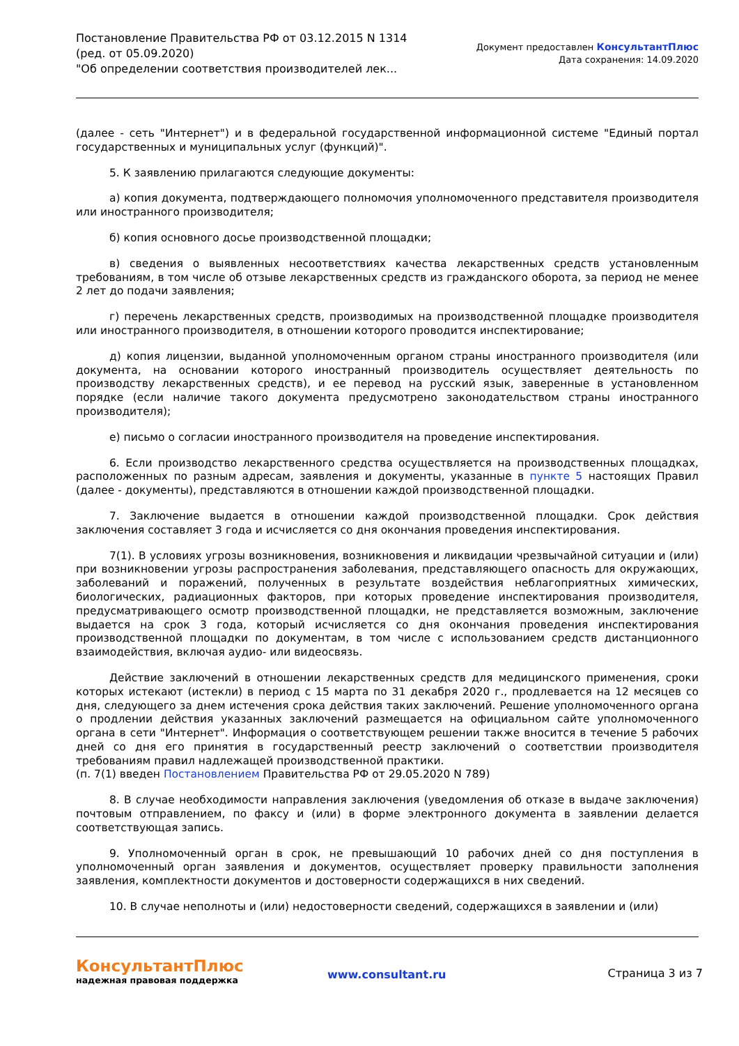Постановление Правительства РФ от 03.12.2015 N 1314
(ред. от 05.09.2020)
"Об определении соответствия производителей лек...
Документ предоставлен КонсультантПлюс
Дата сохранения: 14.09.2020
(далее - сеть "Интернет") и в федеральной государственной информационной системе "Единый портал государственных и муниципальных услуг (функций)".
5. К заявлению прилагаются следующие документы:
а) копия документа, подтверждающего полномочия уполномоченного представителя производителя или иностранного производителя;
б) копия основного досье производственной площадки;
в) сведения о выявленных несоответствиях качества лекарственных средств установленным требованиям, в том числе об отзыве лекарственных средств из гражданского оборота, за период не менее 2 лет до подачи заявления;
г) перечень лекарственных средств, производимых на производственной площадке производителя или иностранного производителя, в отношении которого проводится инспектирование;
д) копия лицензии, выданной уполномоченным органом страны иностранного производителя (или документа, на основании которого иностранный производитель осуществляет деятельность по производству лекарственных средств), и ее перевод на русский язык, заверенные в установленном порядке (если наличие такого документа предусмотрено законодательством страны иностранного производителя);
е) письмо о согласии иностранного производителя на проведение инспектирования.
6. Если производство лекарственного средства осуществляется на производственных площадках, расположенных по разным адресам, заявления и документы, указанные в пункте 5 настоящих Правил (далее - документы), представляются в отношении каждой производственной площадки.
7. Заключение выдается в отношении каждой производственной площадки. Срок действия заключения составляет 3 года и исчисляется со дня окончания проведения инспектирования.
7(1). В условиях угрозы возникновения, возникновения и ликвидации чрезвычайной ситуации и (или) при возникновении угрозы распространения заболевания, представляющего опасность для окружающих, заболеваний и поражений, полученных в результате воздействия неблагоприятных химических, биологических, радиационных факторов, при которых проведение инспектирования производителя, предусматривающего осмотр производственной площадки, не представляется возможным, заключение выдается на срок 3 года, который исчисляется со дня окончания проведения инспектирования производственной площадки по документам, в том числе с использованием средств дистанционного взаимодействия, включая аудио- или видеосвязь.
Действие заключений в отношении лекарственных средств для медицинского применения, сроки которых истекают (истекли) в период с 15 марта по 31 декабря 2020 г., продлевается на 12 месяцев со дня, следующего за днем истечения срока действия таких заключений. Решение уполномоченного органа о продлении действия указанных заключений размещается на официальном сайте уполномоченного органа в сети "Интернет". Информация о соответствующем решении также вносится в течение 5 рабочих дней со дня его принятия в государственный реестр заключений о соответствии производителя требованиям правил надлежащей производственной практики.
(п. 7(1) введен Постановлением Правительства РФ от 29.05.2020 N 789)
8. В случае необходимости направления заключения (уведомления об отказе в выдаче заключения) почтовым отправлением, по факсу и (или) в форме электронного документа в заявлении делается соответствующая запись.
9. Уполномоченный орган в срок, не превышающий 10 рабочих дней со дня поступления в уполномоченный орган заявления и документов, осуществляет проверку правильности заполнения заявления, комплектности документов и достоверности содержащихся в них сведений.
10. В случае неполноты и (или) недостоверности сведений, содержащихся в заявлении и (или)
КонсультантПлюс
надежная правовая поддержка
www.consultant.ru Страница 3 из 7